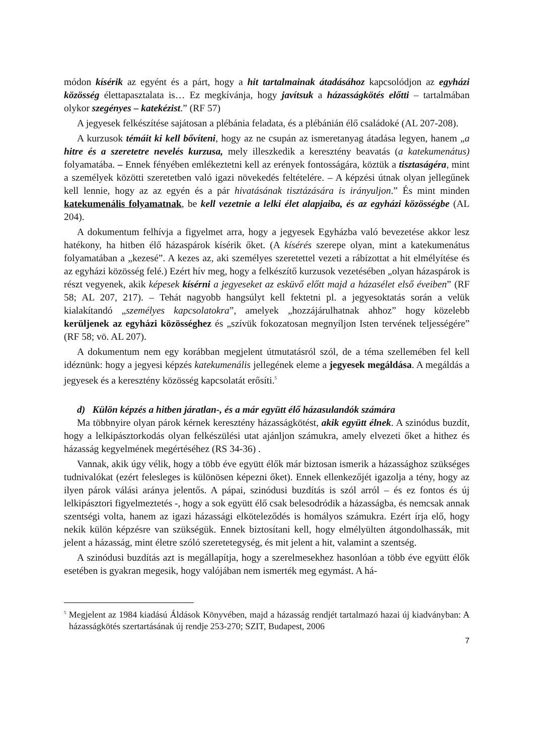módon kísérik az egyént és a párt, hogy a hit tartalmainak átadásához kapcsolódjon az egyházi közösség élettapasztalata is… Ez megkívánja, hogy javítsuk a házasságkötés előtti – tartalmában olykor szegényes – katekézist.” (RF 57)
A jegyesek felkészítése sajátosan a plébánia feladata, és a plébánián élő családoké (AL 207-208).
A kurzusok témáit ki kell bővíteni, hogy az ne csupán az ismeretanyag átadása legyen, hanem „a hitre és a szeretetre nevelés kurzusa, mely illeszkedik a keresztény beavatás (a katekumenátus) folyamatába. – Ennek fényében emlékeztetni kell az erények fontosságára, köztük a tisztaságéra, mint a személyek közötti szeretetben való igazi növekedés feltételére. – A képzési útnak olyan jellegűnek kell lennie, hogy az az egyén és a pár hivatásának tisztázására is irányuljon.” És mint minden katekumenális folyamatnak, be kell vezetnie a lelki élet alapjaiba, és az egyházi közösségbe (AL 204).
A dokumentum felhívja a figyelmet arra, hogy a jegyesek Egyházba való bevezetése akkor lesz hatékony, ha hitben élő házaspárok kísérik őket. (A kísérés szerepe olyan, mint a katekumenátus folyamatában a „kezesé”. A kezes az, aki személyes szeretettel vezeti a rábízottat a hit elmélyítése és az egyházi közösség felé.) Ezért hív meg, hogy a felkészítő kurzusok vezetésében „olyan házaspárok is részt vegyenek, akik képesek kísérni a jegyeseket az esküvő előtt majd a házasélet első éveiben” (RF 58; AL 207, 217). – Tehát nagyobb hangsúlyt kell fektetni pl. a jegyesoktatás során a velük kialakítandó „személyes kapcsolatokra”, amelyek „hozzájárulhatnak ahhoz” hogy közelebb kerüljenek az egyházi közösséghez és „szívük fokozatosan megnyíljon Isten tervének teljességére” (RF 58; vö. AL 207).
A dokumentum nem egy korábban megjelent útmutatásról szól, de a téma szellemében fel kell idéznünk: hogy a jegyesi képzés katekumenális jellegének eleme a jegyesek megáldása. A megáldás a jegyesek és a keresztény közösség kapcsolatát erősíti.<sup>5</sup>
d) Külön képzés a hitben járatlan-, és a már együtt élő házasulandók számára
Ma többnyire olyan párok kérnek keresztény házasságkötést, akik együtt élnek. A szinódus buzdít, hogy a lelkipásztorkodás olyan felkészülési utat ajánljon számukra, amely elvezeti őket a hithez és házasság kegyelmének megértéséhez (RS 34-36) .
Vannak, akik úgy vélik, hogy a több éve együtt élők már biztosan ismerik a házassághoz szükséges tudnivalókat (ezért felesleges is különösen képezni őket). Ennek ellenkezőjét igazolja a tény, hogy az ilyen párok válási aránya jelentős. A pápai, szinódusi buzdítás is szól arról – és ez fontos és új lelkipásztori figyelmeztetés -, hogy a sok együtt élő csak belesodródik a házasságba, és nemcsak annak szentségi volta, hanem az igazi házassági elköteleződés is homályos számukra. Ezért írja elő, hogy nekik külön képzésre van szükségük. Ennek biztosítani kell, hogy elmélyülten átgondolhassák, mit jelent a házasság, mint életre szóló szeretetegység, és mit jelent a hit, valamint a szentség.
A szinódusi buzdítás azt is megállapítja, hogy a szerelmesekhez hasonlóan a több éve együtt élők esetében is gyakran megesik, hogy valójában nem ismerték meg egymást. A há-
<sup>5</sup> Megjelent az 1984 kiadású Áldások Könyvében, majd a házasság rendjét tartalmazó hazai új kiadványban: A házasságkötés szertartásának új rendje 253-270; SZIT, Budapest, 2006
7